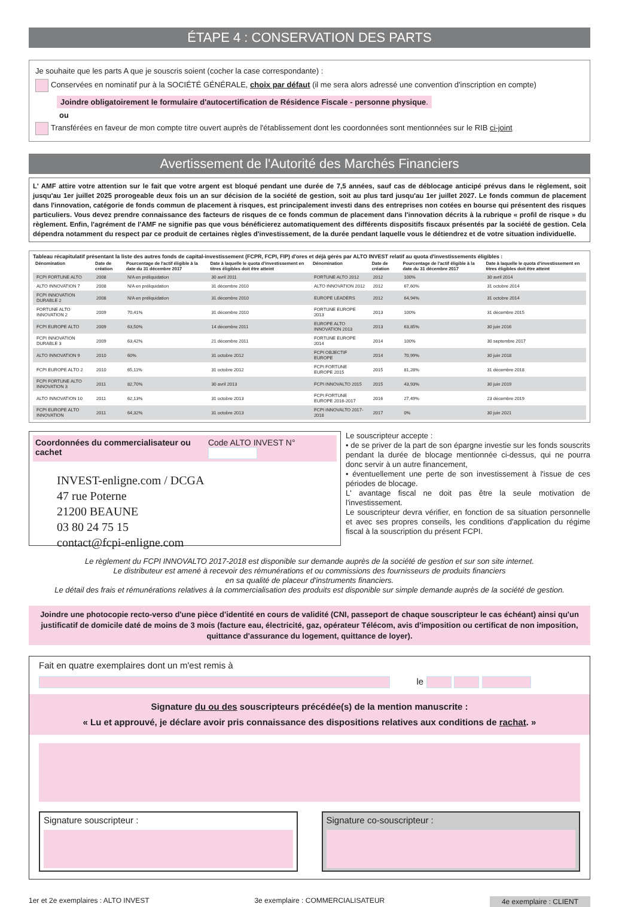ÉTAPE 4 : CONSERVATION DES PARTS
Je souhaite que les parts A que je souscris soient (cocher la case correspondante) :
Conservées en nominatif pur à la SOCIÉTÉ GÉNÉRALE, choix par défaut (il me sera alors adressé une convention d'inscription en compte)
Joindre obligatoirement le formulaire d'autocertification de Résidence Fiscale - personne physique.
ou
Transférées en faveur de mon compte titre ouvert auprès de l'établissement dont les coordonnées sont mentionnées sur le RIB ci-joint
Avertissement de l'Autorité des Marchés Financiers
L' AMF attire votre attention sur le fait que votre argent est bloqué pendant une durée de 7,5 années, sauf cas de déblocage anticipé prévus dans le règlement, soit jusqu'au 1er juillet 2025 prorogeable deux fois un an sur décision de la société de gestion, soit au plus tard jusqu'au 1er juillet 2027. Le fonds commun de placement dans l'innovation, catégorie de fonds commun de placement à risques, est principalement investi dans des entreprises non cotées en bourse qui présentent des risques particuliers. Vous devez prendre connaissance des facteurs de risques de ce fonds commun de placement dans l'innovation décrits à la rubrique « profil de risque » du règlement. Enfin, l'agrément de l'AMF ne signifie pas que vous bénéficierez automatiquement des différents dispositifs fiscaux présentés par la société de gestion. Cela dépendra notamment du respect par ce produit de certaines règles d'investissement, de la durée pendant laquelle vous le détiendrez et de votre situation individuelle.
Tableau récapitulatif présentant la liste des autres fonds de capital-investissement (FCPR, FCPI, FIP) d'ores et déjà gérés par ALTO INVEST relatif au quota d'investissements éligibles :
| Dénomination | Date de création | Pourcentage de l'actif éligible à la date du 31 décembre 2017 | Date à laquelle le quota d'investissement en titres éligibles doit être atteint | Dénomination | Date de création | Pourcentage de l'actif éligible à la date du 31 décembre 2017 | Date à laquelle le quota d'investissement en titres éligibles doit être atteint |
| --- | --- | --- | --- | --- | --- | --- | --- |
| FCPI FORTUNE ALTO | 2008 | N/A en préliquidation | 30 avril 2011 | FORTUNE ALTO 2012 | 2012 | 100% | 30 avril 2014 |
| ALTO INNOVATION 7 | 2008 | N/A en préliquidation | 31 décembre 2010 | ALTO INNOVATION 2012 | 2012 | 67,60% | 31 octobre 2014 |
| FCPI INNOVATION DURABLE 2 | 2008 | N/A en préliquidation | 31 décembre 2010 | EUROPE LEADERS | 2012 | 64,94% | 31 octobre 2014 |
| FORTUNE ALTO INNOVATION 2 | 2009 | 70,41% | 31 décembre 2010 | FORTUNE EUROPE 2013 | 2013 | 100% | 31 décembre 2015 |
| FCPI EUROPE ALTO | 2009 | 63,50% | 14 décembre 2011 | EUROPE ALTO INNOVATION 2013 | 2013 | 63,85% | 30 juin 2016 |
| FCPI INNOVATION DURABLE 3 | 2009 | 63,42% | 21 décembre 2011 | FORTUNE EUROPE 2014 | 2014 | 100% | 30 septembre 2017 |
| ALTO INNOVATION 9 | 2010 | 60% | 31 octobre 2012 | FCPI OBJECTIF EUROPE | 2014 | 70,99% | 30 juin 2018 |
| FCPI EUROPE ALTO 2 | 2010 | 65,11% | 31 octobre 2012 | FCPI FORTUNE EUROPE 2015 | 2015 | 81,28% | 31 décembre 2018 |
| FCPI FORTUNE ALTO INNOVATION 3 | 2011 | 82,70% | 30 avril 2013 | FCPI INNOVALTO 2015 | 2015 | 43,93% | 30 juin 2019 |
| ALTO INNOVATION 10 | 2011 | 62,13% | 31 octobre 2013 | FCPI FORTUNE EUROPE 2016-2017 | 2016 | 27,49% | 23 décembre 2019 |
| FCPI EUROPE ALTO INNOVATION | 2011 | 64,32% | 31 octobre 2013 | FCPI INNOVALTO 2017-2018 | 2017 | 0% | 30 juin 2021 |
Coordonnées du commercialisateur ou cachet Code ALTO INVEST N°
INVEST-enligne.com / DCGA
47 rue Poterne
21200 BEAUNE
03 80 24 75 15
contact@fcpi-enligne.com
Le souscripteur accepte :
• de se priver de la part de son épargne investie sur les fonds souscrits pendant la durée de blocage mentionnée ci-dessus, qui ne pourra donc servir à un autre financement,
• éventuellement une perte de son investissement à l'issue de ces périodes de blocage.
L' avantage fiscal ne doit pas être la seule motivation de l'investissement.
Le souscripteur devra vérifier, en fonction de sa situation personnelle et avec ses propres conseils, les conditions d'application du régime fiscal à la souscription du présent FCPI.
Le règlement du FCPI INNOVALTO 2017-2018 est disponible sur demande auprès de la société de gestion et sur son site internet.
Le distributeur est amené à recevoir des rémunérations et ou commissions des fournisseurs de produits financiers
en sa qualité de placeur d'instruments financiers.
Le détail des frais et rémunérations relatives à la commercialisation des produits est disponible sur simple demande auprès de la société de gestion.
Joindre une photocopie recto-verso d'une pièce d'identité en cours de validité (CNI, passeport de chaque souscripteur le cas échéant) ainsi qu'un justificatif de domicile daté de moins de 3 mois (facture eau, électricité, gaz, opérateur Télécom, avis d'imposition ou certificat de non imposition, quittance d'assurance du logement, quittance de loyer).
Fait en quatre exemplaires dont un m'est remis à
le
Signature du ou des souscripteurs précédée(s) de la mention manuscrite :
« Lu et approuvé, je déclare avoir pris connaissance des dispositions relatives aux conditions de rachat. »
Signature souscripteur : Signature co-souscripteur :
1er et 2e exemplaires : ALTO INVEST 3e exemplaire : COMMERCIALISATEUR 4e exemplaire : CLIENT